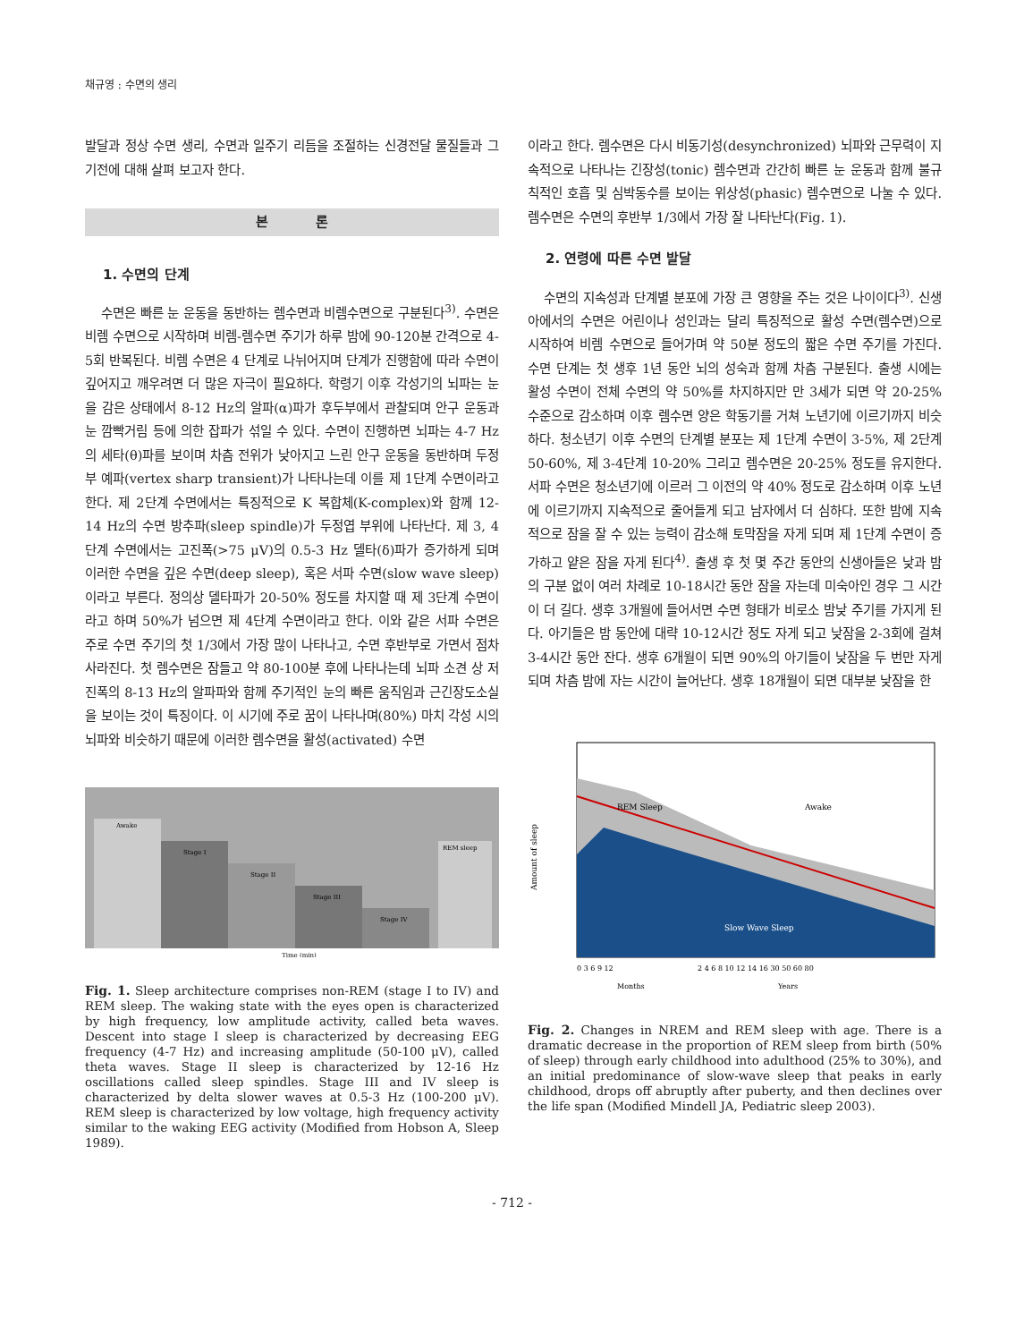채규영 : 수면의 생리
발달과 정상 수면 생리, 수면과 일주기 리듬을 조절하는 신경전달 물질들과 그 기전에 대해 살펴 보고자 한다.
본 론
1. 수면의 단계
수면은 빠른 눈 운동을 동반하는 렘수면과 비렘수면으로 구분된다<sup>3)</sup>. 수면은 비렘 수면으로 시작하며 비렘-렘수면 주기가 하루 밤에 90-120분 간격으로 4-5회 반복된다. 비렘 수면은 4 단계로 나뉘어지며 단계가 진행함에 따라 수면이 깊어지고 깨우려면 더 많은 자극이 필요하다. 학령기 이후 각성기의 뇌파는 눈을 감은 상태에서 8-12 Hz의 알파(α)파가 후두부에서 관찰되며 안구 운동과 눈 깜빡거림 등에 의한 잡파가 섞일 수 있다. 수면이 진행하면 뇌파는 4-7 Hz의 세타(θ)파를 보이며 차츰 전위가 낮아지고 느린 안구 운동을 동반하며 두정부 예파(vertex sharp transient)가 나타나는데 이를 제 1단계 수면이라고 한다. 제 2단계 수면에서는 특징적으로 K 복합체(K-complex)와 함께 12-14 Hz의 수면 방추파(sleep spindle)가 두정엽 부위에 나타난다. 제 3, 4 단계 수면에서는 고진폭(>75 μV)의 0.5-3 Hz 델타(δ)파가 증가하게 되며 이러한 수면을 깊은 수면(deep sleep), 혹은 서파 수면(slow wave sleep)이라고 부른다. 정의상 델타파가 20-50% 정도를 차지할 때 제 3단계 수면이라고 하며 50%가 넘으면 제 4단계 수면이라고 한다. 이와 같은 서파 수면은 주로 수면 주기의 첫 1/3에서 가장 많이 나타나고, 수면 후반부로 가면서 점차 사라진다. 첫 렘수면은 잠들고 약 80-100분 후에 나타나는데 뇌파 소견 상 저진폭의 8-13 Hz의 알파파와 함께 주기적인 눈의 빠른 움직임과 근긴장도소실을 보이는 것이 특징이다. 이 시기에 주로 꿈이 나타나며(80%) 마치 각성 시의 뇌파와 비슷하기 때문에 이러한 렘수면을 활성(activated) 수면
Awake
Stage I
Stage II
Stage III
Stage IV
REM sleep
Time (min)
Fig. 1. Sleep architecture comprises non-REM (stage I to IV) and REM sleep. The waking state with the eyes open is characterized by high frequency, low amplitude activity, called beta waves. Descent into stage I sleep is characterized by decreasing EEG frequency (4-7 Hz) and increasing amplitude (50-100 μV), called theta waves. Stage II sleep is characterized by 12-16 Hz oscillations called sleep spindles. Stage III and IV sleep is characterized by delta slower waves at 0.5-3 Hz (100-200 μV). REM sleep is characterized by low voltage, high frequency activity similar to the waking EEG activity (Modified from Hobson A, Sleep 1989).
이라고 한다. 렘수면은 다시 비동기성(desynchronized) 뇌파와 근무력이 지속적으로 나타나는 긴장성(tonic) 렘수면과 간간히 빠른 눈 운동과 함께 불규칙적인 호흡 및 심박동수를 보이는 위상성(phasic) 렘수면으로 나눌 수 있다. 렘수면은 수면의 후반부 1/3에서 가장 잘 나타난다(Fig. 1).
2. 연령에 따른 수면 발달
수면의 지속성과 단계별 분포에 가장 큰 영향을 주는 것은 나이이다<sup>3)</sup>. 신생아에서의 수면은 어린이나 성인과는 달리 특징적으로 활성 수면(렘수면)으로 시작하여 비렘 수면으로 들어가며 약 50분 정도의 짧은 수면 주기를 가진다. 수면 단계는 첫 생후 1년 동안 뇌의 성숙과 함께 차츰 구분된다. 출생 시에는 활성 수면이 전체 수면의 약 50%를 차지하지만 만 3세가 되면 약 20-25% 수준으로 감소하며 이후 렘수면 양은 학동기를 거쳐 노년기에 이르기까지 비슷하다. 청소년기 이후 수면의 단계별 분포는 제 1단계 수면이 3-5%, 제 2단계 50-60%, 제 3-4단계 10-20% 그리고 렘수면은 20-25% 정도를 유지한다. 서파 수면은 청소년기에 이르러 그 이전의 약 40% 정도로 감소하며 이후 노년에 이르기까지 지속적으로 줄어들게 되고 남자에서 더 심하다. 또한 밤에 지속적으로 잠을 잘 수 있는 능력이 감소해 토막잠을 자게 되며 제 1단계 수면이 증가하고 얕은 잠을 자게 된다<sup>4)</sup>. 출생 후 첫 몇 주간 동안의 신생아들은 낮과 밤의 구분 없이 여러 차례로 10-18시간 동안 잠을 자는데 미숙아인 경우 그 시간이 더 길다. 생후 3개월에 들어서면 수면 형태가 비로소 밤낮 주기를 가지게 된다. 아기들은 밤 동안에 대략 10-12시간 정도 자게 되고 낮잠을 2-3회에 걸쳐 3-4시간 동안 잔다. 생후 6개월이 되면 90%의 아기들이 낮잠을 두 번만 자게 되며 차츰 밤에 자는 시간이 늘어난다. 생후 18개월이 되면 대부분 낮잠을 한
REM Sleep
Awake
Slow Wave Sleep
Amount of sleep
0 3 6 9 12
2 4 6 8 10 12 14 16 30 50 60 80
Months
Years
Fig. 2. Changes in NREM and REM sleep with age. There is a dramatic decrease in the proportion of REM sleep from birth (50% of sleep) through early childhood into adulthood (25% to 30%), and an initial predominance of slow-wave sleep that peaks in early childhood, drops off abruptly after puberty, and then declines over the life span (Modified Mindell JA, Pediatric sleep 2003).
- 712 -